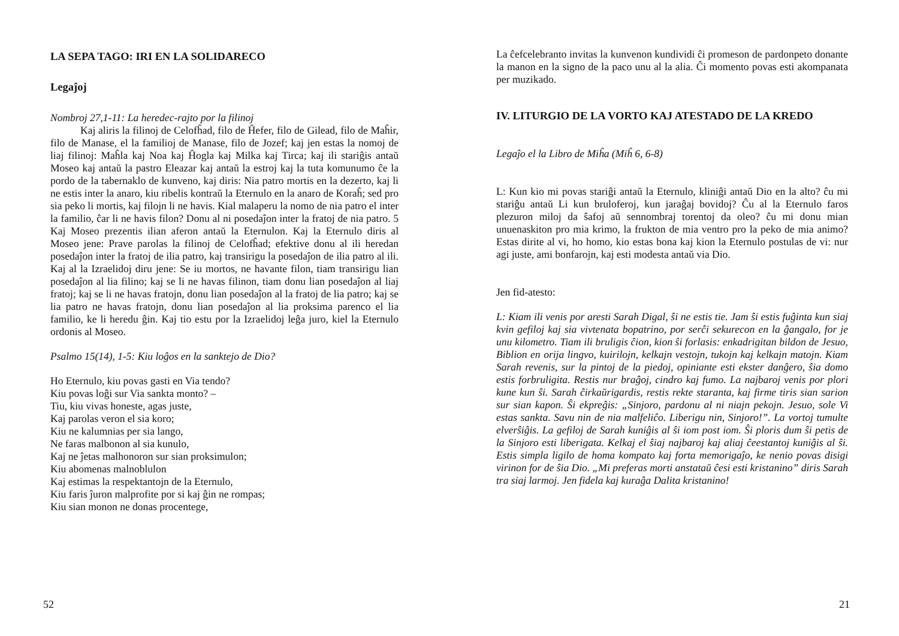LA SEPA TAGO: IRI EN LA SOLIDARECO
Legaĵoj
Nombroj 27,1-11: La heredec-rajto por la filinoj
Kaj aliris la filinoj de Celofĥad, filo de Ĥefer, filo de Gilead, filo de Maĥir, filo de Manase, el la familioj de Manase, filo de Jozef; kaj jen estas la nomoj de liaj filinoj: Maĥla kaj Noa kaj Ĥogla kaj Milka kaj Tirca; kaj ili stariĝis antaŭ Moseo kaj antaŭ la pastro Eleazar kaj antaŭ la estroj kaj la tuta komunumo ĉe la pordo de la tabernaklo de kunveno, kaj diris: Nia patro mortis en la dezerto, kaj li ne estis inter la anaro, kiu ribelis kontraŭ la Eternulo en la anaro de Koraĥ; sed pro sia peko li mortis, kaj filojn li ne havis. Kial malaperu la nomo de nia patro el inter la familio, ĉar li ne havis filon? Donu al ni posedaĵon inter la fratoj de nia patro. 5 Kaj Moseo prezentis ilian aferon antaŭ la Eternulon. Kaj la Eternulo diris al Moseo jene: Prave parolas la filinoj de Celofĥad; efektive donu al ili heredan posedaĵon inter la fratoj de ilia patro, kaj transirigu la posedaĵon de ilia patro al ili. Kaj al la Izraelidoj diru jene: Se iu mortos, ne havante filon, tiam transirigu lian posedaĵon al lia filino; kaj se li ne havas filinon, tiam donu lian posedaĵon al liaj fratoj; kaj se li ne havas fratojn, donu lian posedaĵon al la fratoj de lia patro; kaj se lia patro ne havas fratojn, donu lian posedaĵon al lia proksima parenco el lia familio, ke li heredu ĝin. Kaj tio estu por la Izraelidoj leĝa juro, kiel la Eternulo ordonis al Moseo.
Psalmo 15(14), 1-5: Kiu loĝos en la sanktejo de Dio?
Ho Eternulo, kiu povas gasti en Via tendo?
Kiu povas loĝi sur Via sankta monto? –
Tiu, kiu vivas honeste, agas juste,
Kaj parolas veron el sia koro;
Kiu ne kalumnias per sia lango,
Ne faras malbonon al sia kunulo,
Kaj ne ĵetas malhonoron sur sian proksimulon;
Kiu abomenas malnoblulon
Kaj estimas la respektantojn de la Eternulo,
Kiu faris ĵuron malprofite por si kaj ĝin ne rompas;
Kiu sian monon ne donas procentege,
52
La ĉefcelebranto invitas la kunvenon kundividi ĉi promeson de pardonpeto donante la manon en la signo de la paco unu al la alia. Ĉi momento povas esti akompanata per muzikado.
IV. LITURGIO DE LA VORTO KAJ ATESTADO DE LA KREDO
Legaĵo el la Libro de Miĥa (Miĥ 6, 6-8)
L: Kun kio mi povas stariĝi antaŭ la Eternulo, kliniĝi antaŭ Dio en la alto? ĉu mi stariĝu antaŭ Li kun bruloferoj, kun jaraĝaj bovidoj? Ĉu al la Eternulo faros plezuron miloj da ŝafoj aŭ sennombraj torentoj da oleo? ĉu mi donu mian unuenaskiton pro mia krimo, la frukton de mia ventro pro la peko de mia animo? Estas dirite al vi, ho homo, kio estas bona kaj kion la Eternulo postulas de vi: nur agi juste, ami bonfarojn, kaj esti modesta antaŭ via Dio.
Jen fid-atesto:
L: Kiam ili venis por aresti Sarah Digal, ŝi ne estis tie. Jam ŝi estis fuĝinta kun siaj kvin gefiloj kaj sia vivtenata bopatrino, por serĉi sekurecon en la ĝangalo, for je unu kilometro. Tiam ili bruligis ĉion, kion ŝi forlasis: enkadrigitan bildon de Jesuo, Biblion en orija lingvo, kuirilojn, kelkajn vestojn, tukojn kaj kelkajn matojn. Kiam Sarah revenis, sur la pintoj de la piedoj, opiniante esti ekster danĝero, ŝia domo estis forbruligita. Restis nur braĝoj, cindro kaj fumo. La najbaroj venis por plori kune kun ŝi. Sarah ĉirkaŭrigardis, restis rekte staranta, kaj firme tiris sian sarion sur sian kapon. Ŝi ekpreĝis: „Sinjoro, pardonu al ni niajn pekojn. Jesuo, sole Vi estas sankta. Savu nin de nia malfeliĉo. Liberigu nin, Sinjoro!”. La vortoj tumulte elverŝiĝis. La gefiloj de Sarah kuniĝis al ŝi iom post iom. Ŝi ploris dum ŝi petis de la Sinjoro esti liberigata. Kelkaj el ŝiaj najbaroj kaj aliaj ĉeestantoj kuniĝis al ŝi. Estis simpla ligilo de homa kompato kaj forta memorigaĵo, ke nenio povas disigi virinon for de ŝia Dio. „Mi preferas morti anstataŭ ĉesi esti kristanino” diris Sarah tra siaj larmoj. Jen fidela kaj kuraĝa Dalita kristanino!
21